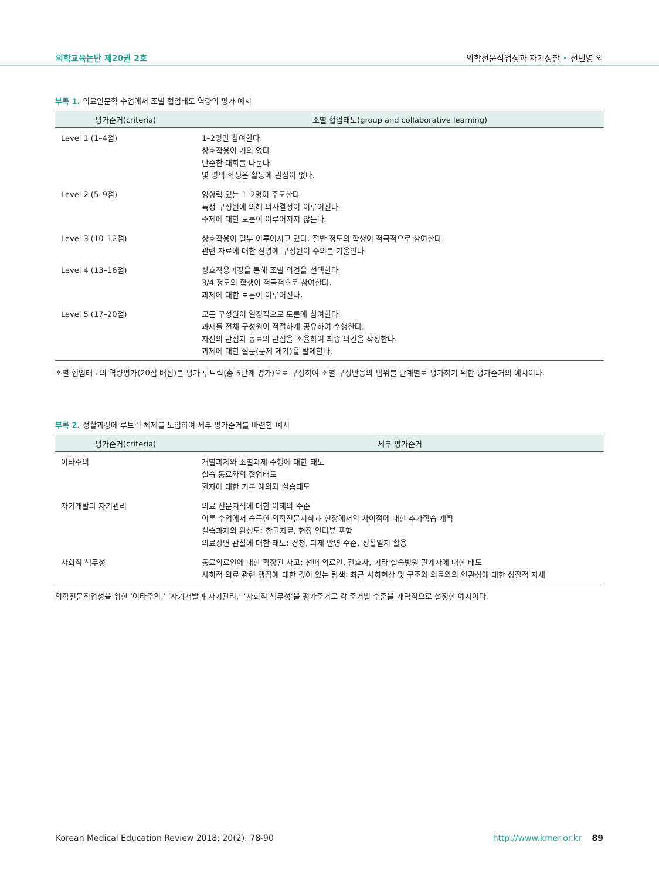의학교육논단 제20권 2호 의학전문직업성과 자기성찰 • 전민영 외
부록 1. 의료인문학 수업에서 조별 협업태도 역량의 평가 예시
| 평가준거(criteria) | 조별 협업태도(group and collaborative learning) |
| --- | --- |
| Level 1 (1–4점) | 1–2명만 참여한다. 상호작용이 거의 없다. 단순한 대화를 나눈다. 몇 명의 학생은 활동에 관심이 없다. |
| Level 2 (5–9점) | 영향력 있는 1–2명이 주도한다. 특정 구성원에 의해 의사결정이 이루어진다. 주제에 대한 토론이 이루어지지 않는다. |
| Level 3 (10–12점) | 상호작용이 일부 이루어지고 있다. 절반 정도의 학생이 적극적으로 참여한다. 관련 자료에 대한 설명에 구성원이 주의를 기울인다. |
| Level 4 (13–16점) | 상호작용과정을 통해 조별 의견을 선택한다. 3/4 정도의 학생이 적극적으로 참여한다. 과제에 대한 토론이 이루어진다. |
| Level 5 (17–20점) | 모든 구성원이 열정적으로 토론에 참여한다. 과제를 전체 구성원이 적절하게 공유하여 수행한다. 자신의 관점과 동료의 관점을 조율하여 최종 의견을 작성한다. 과제에 대한 질문(문제 제기)을 발제한다. |
조별 협업태도의 역량평가(20점 배점)를 평가 루브릭(총 5단계 평가)으로 구성하여 조별 구성반응의 범위를 단계별로 평가하기 위한 평가준거의 예시이다.
부록 2. 성찰과정에 루브릭 체제를 도입하여 세부 평가준거를 마련한 예시
| 평가준거(criteria) | 세부 평가준거 |
| --- | --- |
| 이타주의 | 개별과제와 조별과제 수행에 대한 태도 실습 동료와의 협업태도 환자에 대한 기본 예의와 실습태도 |
| 자기개발과 자기관리 | 의료 전문지식에 대한 이해의 수준 이론 수업에서 습득한 의학전문지식과 현장에서의 차이점에 대한 추가학습 계획 실습과제의 완성도: 참고자료, 현장 인터뷰 포함 의료장면 관찰에 대한 태도: 경청, 과제 반영 수준, 성찰일지 활용 |
| 사회적 책무성 | 동료의료인에 대한 확장된 사고: 선배 의료인, 간호사, 기타 실습병원 관계자에 대한 태도 사회적 의료 관련 쟁점에 대한 깊이 있는 탐색: 최근 사회현상 및 구조와 의료와의 연관성에 대한 성찰적 자세 |
의학전문직업성을 위한 ‘이타주의,’ ‘자기개발과 자기관리,’ ‘사회적 책무성’을 평가준거로 각 준거별 수준을 개략적으로 설정한 예시이다.
Korean Medical Education Review 2018; 20(2): 78-90 http://www.kmer.or.kr 89